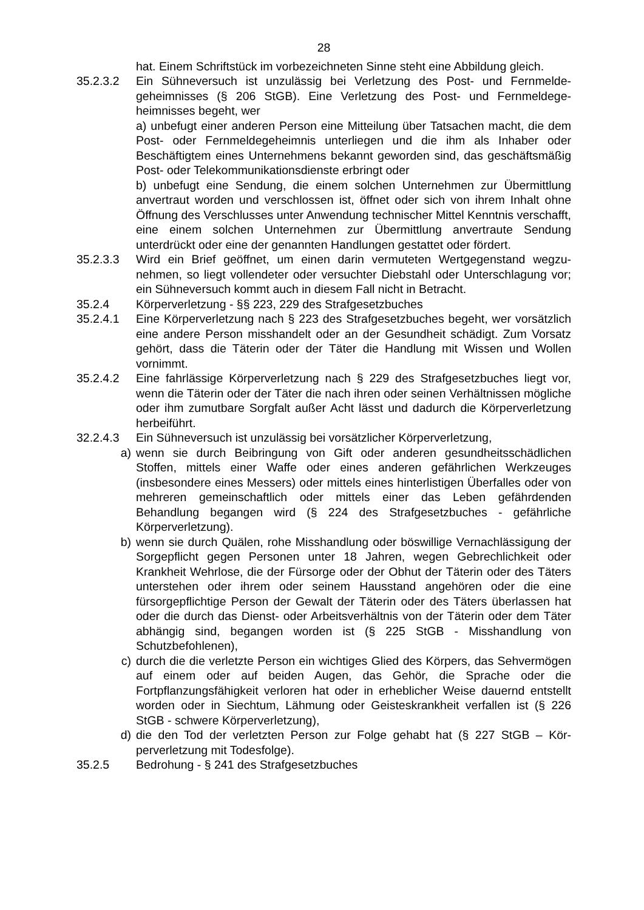28
hat. Einem Schriftstück im vorbezeichneten Sinne steht eine Abbildung gleich.
35.2.3.2 Ein Sühneversuch ist unzulässig bei Verletzung des Post- und Fernmelde­geheimnisses (§ 206 StGB). Eine Verletzung des Post- und Fernmeldege­heimnisses begeht, wer
a) unbefugt einer anderen Person eine Mitteilung über Tatsachen macht, die dem Post- oder Fernmeldegeheimnis unterliegen und die ihm als Inhaber oder Beschäftigtem eines Unternehmens bekannt geworden sind, das ge­schäftsmäßig Post- oder Telekommunikationsdienste erbringt oder
b) unbefugt eine Sendung, die einem solchen Unternehmen zur Übermittlung anvertraut worden und verschlossen ist, öffnet oder sich von ihrem Inhalt ohne Öffnung des Verschlusses unter Anwendung technischer Mittel Kennt­nis verschafft, eine einem solchen Unternehmen zur Übermittlung anver­traute Sendung unterdrückt oder eine der genannten Handlungen gestattet oder fördert.
35.2.3.3 Wird ein Brief geöffnet, um einen darin vermuteten Wertgegenstand wegzu­nehmen, so liegt vollendeter oder versuchter Diebstahl oder Unterschlagung vor; ein Sühneversuch kommt auch in diesem Fall nicht in Betracht.
35.2.4 Körperverletzung - §§ 223, 229 des Strafgesetzbuches
35.2.4.1 Eine Körperverletzung nach § 223 des Strafgesetzbuches begeht, wer vor­sätzlich eine andere Person misshandelt oder an der Gesundheit schädigt. Zum Vorsatz gehört, dass die Täterin oder der Täter die Handlung mit Wis­sen und Wollen vornimmt.
35.2.4.2 Eine fahrlässige Körperverletzung nach § 229 des Strafgesetzbuches liegt vor, wenn die Täterin oder der Täter die nach ihren oder seinen Verhältnis­sen mögliche oder ihm zumutbare Sorgfalt außer Acht lässt und dadurch die Körperverletzung herbeiführt.
32.2.4.3 Ein Sühneversuch ist unzulässig bei vorsätzlicher Körperverletzung,
a) wenn sie durch Beibringung von Gift oder anderen gesundheitsschädlichen Stoffen, mittels einer Waffe oder eines anderen gefährlichen Werkzeuges (insbesondere eines Messers) oder mittels eines hinterlistigen Überfalles o­der von mehreren gemeinschaftlich oder mittels einer das Leben gefährden­den Behandlung begangen wird (§ 224 des Strafgesetzbuches - gefährliche Körperverletzung).
b) wenn sie durch Quälen, rohe Misshandlung oder böswillige Vernachlässi­gung der Sorgepflicht gegen Personen unter 18 Jahren, wegen Gebrech­lichkeit oder Krankheit Wehrlose, die der Fürsorge oder der Obhut der Täte­rin oder des Täters unterstehen oder ihrem oder seinem Hausstand ange­hören oder die eine fürsorgepflichtige Person der Gewalt der Täterin oder des Täters überlassen hat oder die durch das Dienst- oder Arbeitsverhältnis von der Täterin oder dem Täter abhängig sind, begangen worden ist (§ 225 StGB - Misshandlung von Schutzbefohlenen),
c) durch die die verletzte Person ein wichtiges Glied des Körpers, das Sehver­mögen auf einem oder auf beiden Augen, das Gehör, die Sprache oder die Fortpflanzungsfähigkeit verloren hat oder in erheblicher Weise dauernd ent­stellt worden oder in Siechtum, Lähmung oder Geisteskrankheit verfallen ist (§ 226 StGB - schwere Körperverletzung),
d) die den Tod der verletzten Person zur Folge gehabt hat (§ 227 StGB – Kör­perverletzung mit Todesfolge).
35.2.5 Bedrohung - § 241 des Strafgesetzbuches